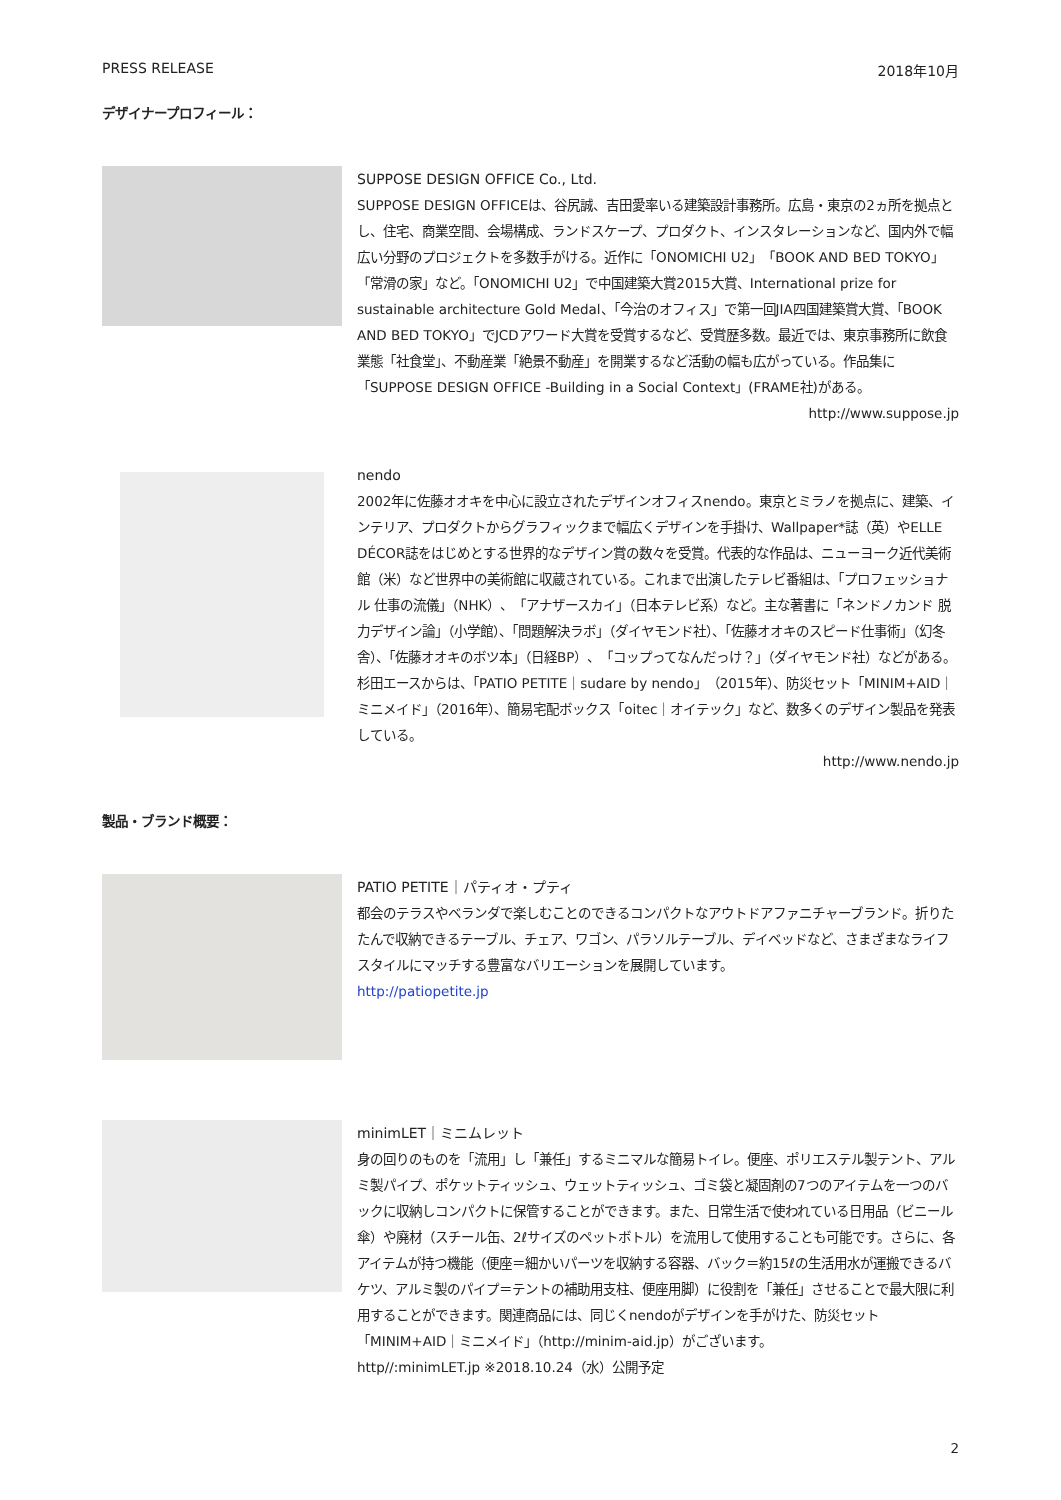PRESS RELEASE 2018年10月
デザイナープロフィール：
SUPPOSE DESIGN OFFICE Co., Ltd.
SUPPOSE DESIGN OFFICEは、谷尻誠、吉田愛率いる建築設計事務所。広島・東京の2ヵ所を拠点とし、住宅、商業空間、会場構成、ランドスケープ、プロダクト、インスタレーションなど、国内外で幅広い分野のプロジェクトを多数手がける。近作に「ONOMICHI U2」「BOOK AND BED TOKYO」「常滑の家」など。「ONOMICHI U2」で中国建築大賞2015大賞、International prize for sustainable architecture Gold Medal、「今治のオフィス」で第一回JIA四国建築賞大賞、「BOOK AND BED TOKYO」でJCDアワード大賞を受賞するなど、受賞歴多数。最近では、東京事務所に飲食業態「社食堂」、不動産業「絶景不動産」を開業するなど活動の幅も広がっている。作品集に「SUPPOSE DESIGN OFFICE -Building in a Social Context」(FRAME社)がある。
http://www.suppose.jp
nendo
2002年に佐藤オオキを中心に設立されたデザインオフィスnendo。東京とミラノを拠点に、建築、インテリア、プロダクトからグラフィックまで幅広くデザインを手掛け、Wallpaper*誌（英）やELLE DÉCOR誌をはじめとする世界的なデザイン賞の数々を受賞。代表的な作品は、ニューヨーク近代美術館（米）など世界中の美術館に収蔵されている。これまで出演したテレビ番組は、「プロフェッショナル 仕事の流儀」（NHK）、「アナザースカイ」（日本テレビ系）など。主な著書に「ネンドノカンド 脱力デザイン論」（小学館）、「問題解決ラボ」（ダイヤモンド社）、「佐藤オオキのスピード仕事術」（幻冬舎）、「佐藤オオキのボツ本」（日経BP）、「コップってなんだっけ？」（ダイヤモンド社）などがある。杉田エースからは、「PATIO PETITE｜sudare by nendo」（2015年）、防災セット「MINIM+AID｜ミニメイド」（2016年）、簡易宅配ボックス「oitec｜オイテック」など、数多くのデザイン製品を発表している。
http://www.nendo.jp
製品・ブランド概要：
PATIO PETITE｜パティオ・プティ
都会のテラスやベランダで楽しむことのできるコンパクトなアウトドアファニチャーブランド。折りたたんで収納できるテーブル、チェア、ワゴン、パラソルテーブル、デイベッドなど、さまざまなライフスタイルにマッチする豊富なバリエーションを展開しています。
http://patiopetite.jp
minimLET｜ミニムレット
身の回りのものを「流用」し「兼任」するミニマルな簡易トイレ。便座、ポリエステル製テント、アルミ製パイプ、ポケットティッシュ、ウェットティッシュ、ゴミ袋と凝固剤の7つのアイテムを一つのバックに収納しコンパクトに保管することができます。また、日常生活で使われている日用品（ビニール傘）や廃材（スチール缶、2ℓサイズのペットボトル）を流用して使用することも可能です。さらに、各アイテムが持つ機能（便座＝細かいパーツを収納する容器、バック＝約15ℓの生活用水が運搬できるバケツ、アルミ製のパイプ＝テントの補助用支柱、便座用脚）に役割を「兼任」させることで最大限に利用することができます。関連商品には、同じくnendoがデザインを手がけた、防災セット「MINIM+AID｜ミニメイド」（http://minim-aid.jp）がございます。
http//:minimLET.jp ※2018.10.24（水）公開予定
2